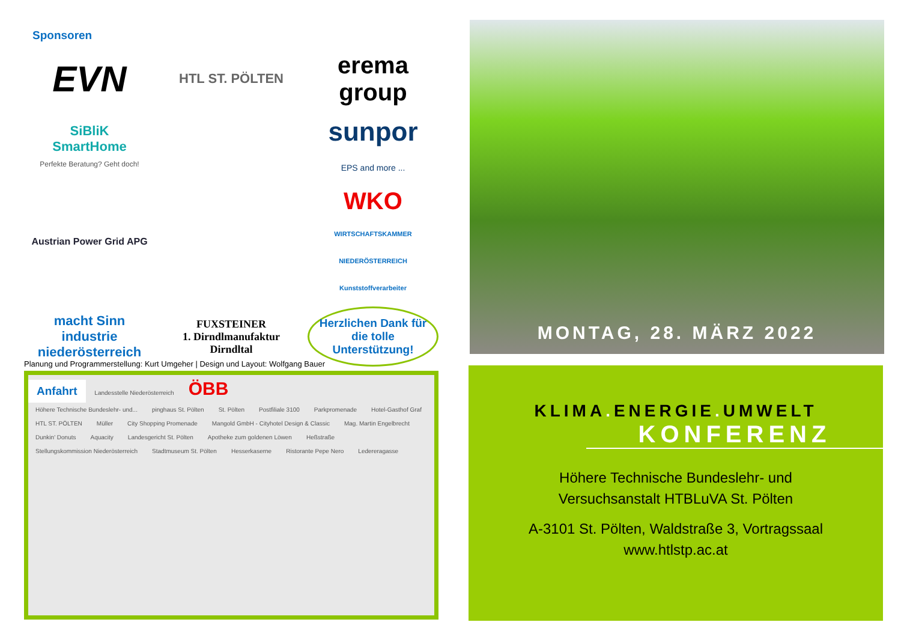Sponsoren
EVN
HTL ST. PÖLTEN
erema group
SiBliK
SmartHome
Perfekte Beratung? Geht doch!
sunpor
EPS and more ...
Austrian Power Grid APG
WKO
WIRTSCHAFTSKAMMER NIEDERÖSTERREICH
Kunststoffverarbeiter
macht Sinn
industrie niederösterreich
FUXSTEINER
1. Dirndlmanufaktur Dirndltal
Herzlichen Dank für die tolle Unterstützung!
Planung und Programmerstellung: Kurt Umgeher | Design und Layout: Wolfgang Bauer
Anfahrt
Landesstelle Niederösterreich
ÖBB
Höhere Technische Bundeslehr- und...
pinghaus St. Pölten St. Pölten Postfiliale 3100 Parkpromenade Hotel-Gasthof Graf
HTL ST. PÖLTEN Müller City Shopping Promenade
Mangold GmbH - Cityhotel Design & Classic
Mag. Martin Engelbrecht Dunkin' Donuts Aquacity Landesgericht St. Pölten Apotheke zum goldenen Löwen Heßstraße
Stellungskommission Niederösterreich
Stadtmuseum St. Pölten Hesserkaserne Ristorante Pepe Nero Ledereragasse
MONTAG, 28. MÄRZ 2022
KLIMA. ENERGIE. UMWELT
KONFERENZ
Höhere Technische Bundeslehr- und
Versuchsanstalt HTBLuVA St. Pölten
A-3101 St. Pölten, Waldstraße 3, Vortragssaal
www.htlstp.ac.at